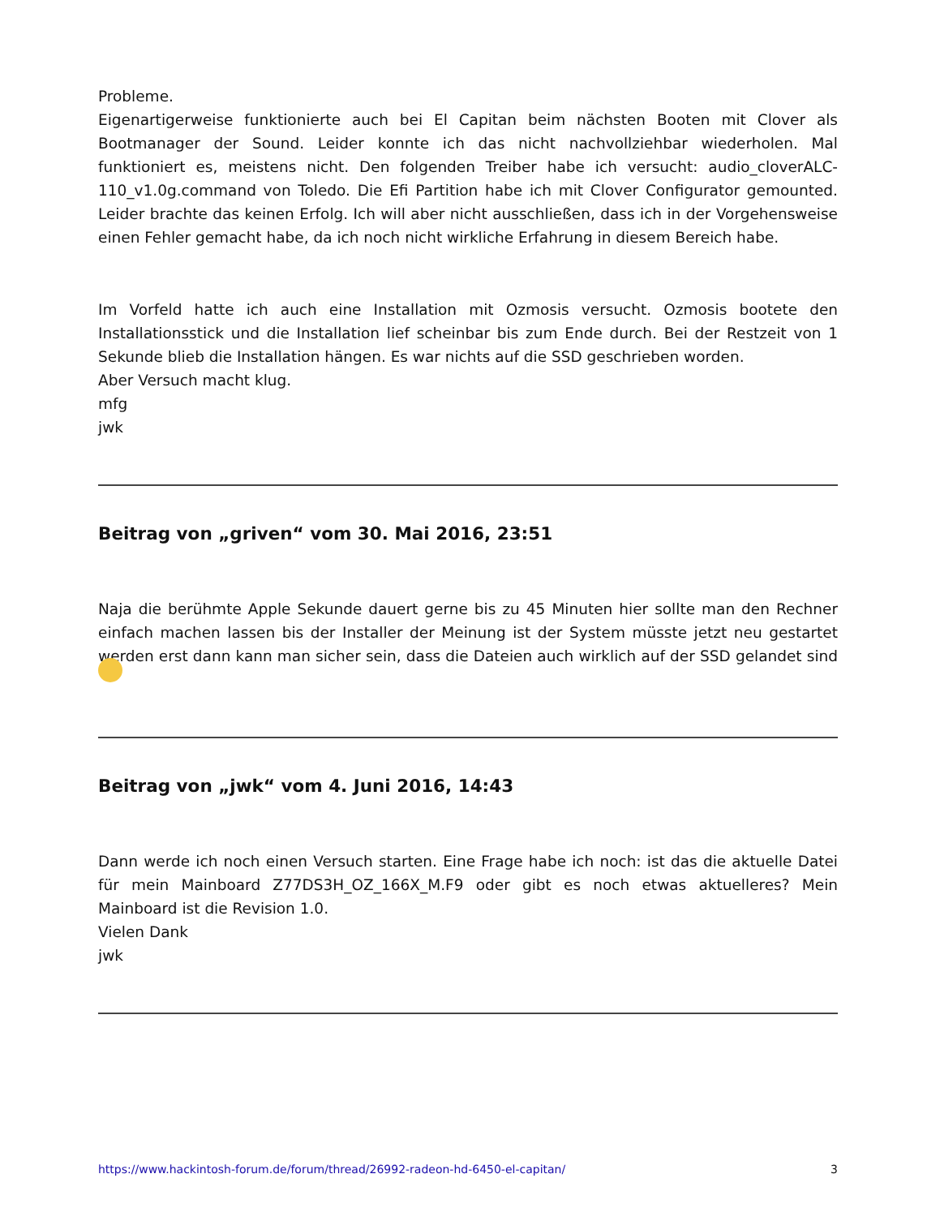Probleme.
Eigenartigerweise funktionierte auch bei El Capitan beim nächsten Booten mit Clover als Bootmanager der Sound. Leider konnte ich das nicht nachvollziehbar wiederholen. Mal funktioniert es, meistens nicht. Den folgenden Treiber habe ich versucht: audio_cloverALC-110_v1.0g.command von Toledo. Die Efi Partition habe ich mit Clover Configurator gemounted. Leider brachte das keinen Erfolg. Ich will aber nicht ausschließen, dass ich in der Vorgehensweise einen Fehler gemacht habe, da ich noch nicht wirkliche Erfahrung in diesem Bereich habe.
Im Vorfeld hatte ich auch eine Installation mit Ozmosis versucht. Ozmosis bootete den Installationsstick und die Installation lief scheinbar bis zum Ende durch. Bei der Restzeit von 1 Sekunde blieb die Installation hängen. Es war nichts auf die SSD geschrieben worden.
Aber Versuch macht klug.
mfg
jwk
Beitrag von „griven“ vom 30. Mai 2016, 23:51
Naja die berühmte Apple Sekunde dauert gerne bis zu 45 Minuten hier sollte man den Rechner einfach machen lassen bis der Installer der Meinung ist der System müsste jetzt neu gestartet werden erst dann kann man sicher sein, dass die Dateien auch wirklich auf der SSD gelandet sind
Beitrag von „jwk“ vom 4. Juni 2016, 14:43
Dann werde ich noch einen Versuch starten. Eine Frage habe ich noch: ist das die aktuelle Datei für mein Mainboard Z77DS3H_OZ_166X_M.F9 oder gibt es noch etwas aktuelleres? Mein Mainboard ist die Revision 1.0.
Vielen Dank
jwk
https://www.hackintosh-forum.de/forum/thread/26992-radeon-hd-6450-el-capitan/ 3